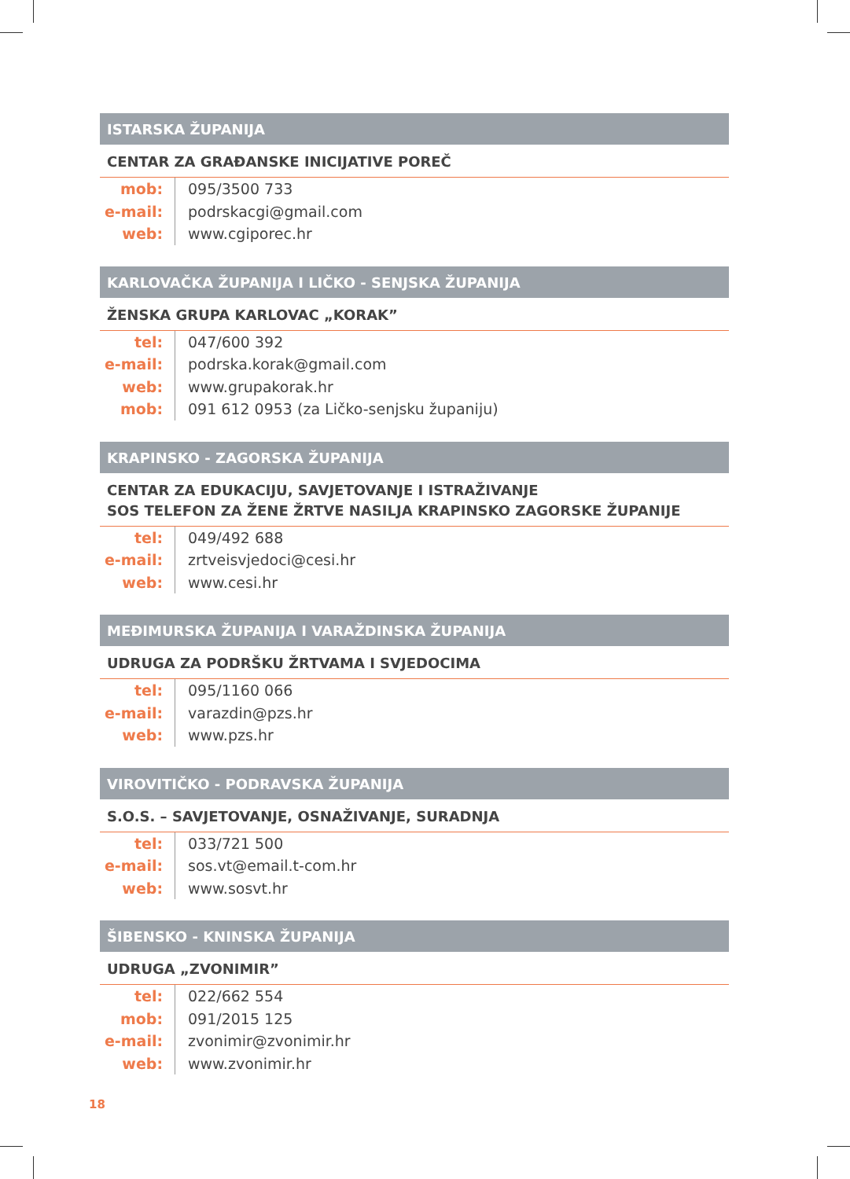ISTARSKA ŽUPANIJA
CENTAR ZA GRAĐANSKE INICIJATIVE POREČ
| mob: | 095/3500 733 |
| e-mail: | podrskacgi@gmail.com |
| web: | www.cgiporec.hr |
KARLOVAČKA ŽUPANIJA I LIČKO - SENJSKA ŽUPANIJA
ŽENSKA GRUPA KARLOVAC „KORAK”
| tel: | 047/600 392 |
| e-mail: | podrska.korak@gmail.com |
| web: | www.grupakorak.hr |
| mob: | 091 612 0953 (za Ličko-senjsku županiju) |
KRAPINSKO - ZAGORSKA ŽUPANIJA
CENTAR ZA EDUKACIJU, SAVJETOVANJE I ISTRAŽIVANJE
SOS TELEFON ZA ŽENE ŽRTVE NASILJA KRAPINSKO ZAGORSKE ŽUPANIJE
| tel: | 049/492 688 |
| e-mail: | zrtveisvjedoci@cesi.hr |
| web: | www.cesi.hr |
MEĐIMURSKA ŽUPANIJA I VARAŽDINSKA ŽUPANIJA
UDRUGA ZA PODRŠKU ŽRTVAMA I SVJEDOCIMA
| tel: | 095/1160 066 |
| e-mail: | varazdin@pzs.hr |
| web: | www.pzs.hr |
VIROVITIČKO - PODRAVSKA ŽUPANIJA
S.O.S. – SAVJETOVANJE, OSNAŽIVANJE, SURADNJA
| tel: | 033/721 500 |
| e-mail: | sos.vt@email.t-com.hr |
| web: | www.sosvt.hr |
ŠIBENSKO - KNINSKA ŽUPANIJA
UDRUGA „ZVONIMIR”
| tel: | 022/662 554 |
| mob: | 091/2015 125 |
| e-mail: | zvonimir@zvonimir.hr |
| web: | www.zvonimir.hr |
18